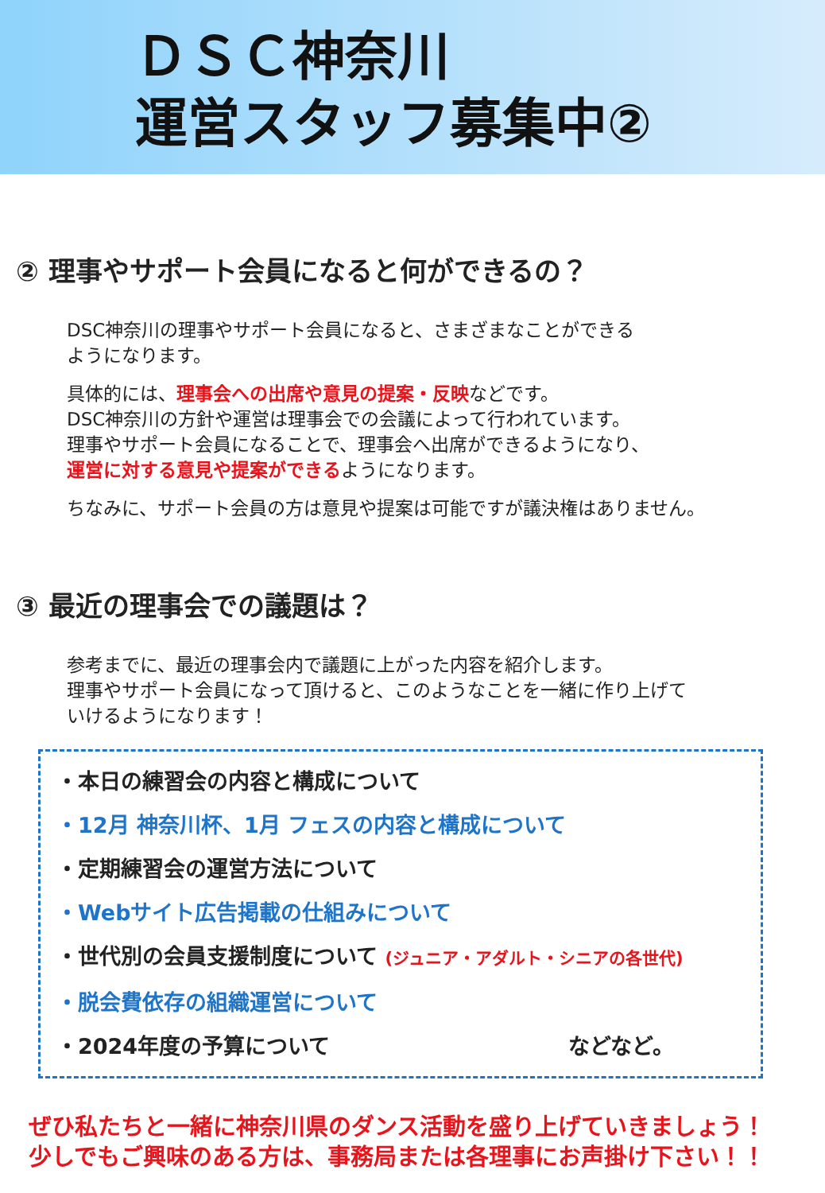ＤＳＣ神奈川
運営スタッフ募集中②
② 理事やサポート会員になると何ができるの？
DSC神奈川の理事やサポート会員になると、さまざまなことができる
ようになります。
具体的には、理事会への出席や意見の提案・反映などです。
DSC神奈川の方針や運営は理事会での会議によって行われています。
理事やサポート会員になることで、理事会へ出席ができるようになり、
運営に対する意見や提案ができるようになります。
ちなみに、サポート会員の方は意見や提案は可能ですが議決権はありません。
③ 最近の理事会での議題は？
参考までに、最近の理事会内で議題に上がった内容を紹介します。
理事やサポート会員になって頂けると、このようなことを一緒に作り上げて
いけるようになります！
・本日の練習会の内容と構成について
・12月 神奈川杯、1月 フェスの内容と構成について
・定期練習会の運営方法について
・Webサイト広告掲載の仕組みについて
・世代別の会員支援制度について (ジュニア・アダルト・シニアの各世代)
・脱会費依存の組織運営について
・2024年度の予算について などなど。
ぜひ私たちと一緒に神奈川県のダンス活動を盛り上げていきましょう！
少しでもご興味のある方は、事務局または各理事にお声掛け下さい！！